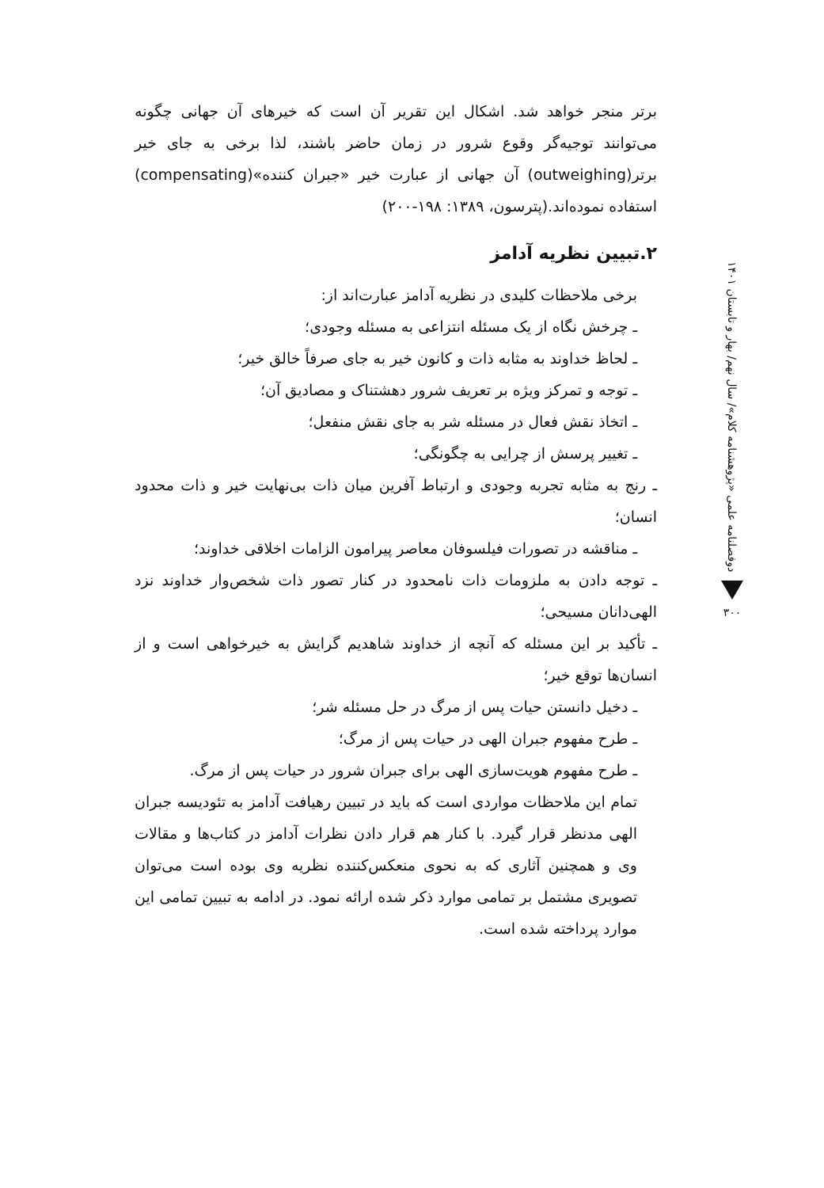برتر منجر خواهد شد. اشکال این تقریر آن است که خیرهای آن جهانی چگونه می‌توانند توجیه‌گر وقوع شرور در زمان حاضر باشند، لذا برخی به جای خیر برتر(outweighing) آن جهانی از عبارت خیر «جبران کننده»(compensating) استفاده نموده‌اند.(پترسون، ۱۳۸۹: ۱۹۸-۲۰۰)
۲.تبیین نظریه آدامز
برخی ملاحظات کلیدی در نظریه آدامز عبارت‌اند از:
ـ چرخش نگاه از یک مسئله انتزاعی به مسئله وجودی؛
ـ لحاظ خداوند به مثابه ذات و کانون خیر به جای صرفاً خالق خیر؛
ـ توجه و تمرکز ویژه بر تعریف شرور دهشتناک و مصادیق آن؛
ـ اتخاذ نقش فعال در مسئله شر به جای نقش منفعل؛
ـ تغییر پرسش از چرایی به چگونگی؛
ـ رنج به مثابه تجربه وجودی و ارتباط آفرین میان ذات بی‌نهایت خیر و ذات محدود انسان؛
ـ مناقشه در تصورات فیلسوفان معاصر پیرامون الزامات اخلاقی خداوند؛
ـ توجه دادن به ملزومات ذات نامحدود در کنار تصور ذات شخص‌وار خداوند نزد الهی‌دانان مسیحی؛
ـ تأکید بر این مسئله که آنچه از خداوند شاهدیم گرایش به خیرخواهی است و از انسان‌ها توقع خیر؛
ـ دخیل دانستن حیات پس از مرگ در حل مسئله شر؛
ـ طرح مفهوم جبران الهی در حیات پس از مرگ؛
ـ طرح مفهوم هویت‌سازی الهی برای جبران شرور در حیات پس از مرگ.
تمام این ملاحظات مواردی است که باید در تبیین رهیافت آدامز به تئودیسه جبران الهی مدنظر قرار گیرد. با کنار هم قرار دادن نظرات آدامز در کتاب‌ها و مقالات وی و همچنین آثاری که به نحوی منعکس‌کننده نظریه وی بوده است می‌توان تصویری مشتمل بر تمامی موارد ذکر شده ارائه نمود. در ادامه به تبیین تمامی این موارد پرداخته شده است.
دوفصلنامه علمی «پژوهشنامه کلام»/ سال نهم/ بهار و تابستان ۱۴۰۱
۳۰۰